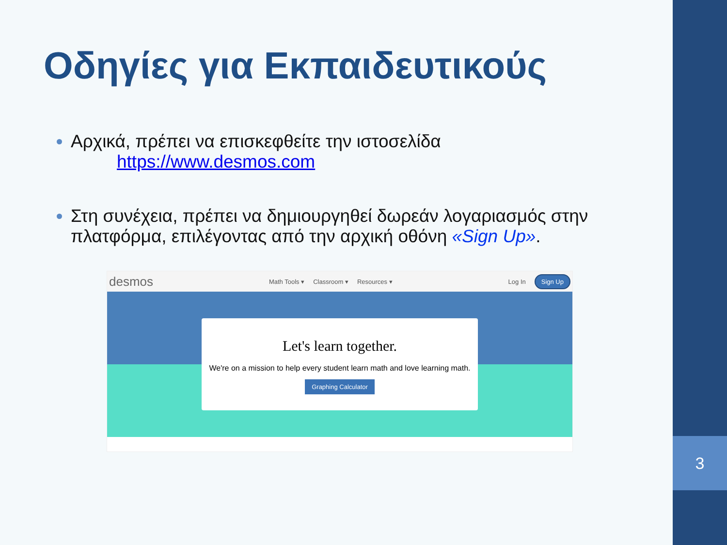3
Οδηγίες για Εκπαιδευτικούς
Αρχικά, πρέπει να επισκεφθείτε την ιστοσελίδα
https://www.desmos.com
Στη συνέχεια, πρέπει να δημιουργηθεί δωρεάν λογαριασμός στην πλατφόρμα, επιλέγοντας από την αρχική οθόνη «Sign Up».
desmos Math Tools ▾ Classroom ▾ Resources ▾ Log In Sign Up
Let's learn together.
We're on a mission to help every student learn math and love learning math.
Graphing Calculator